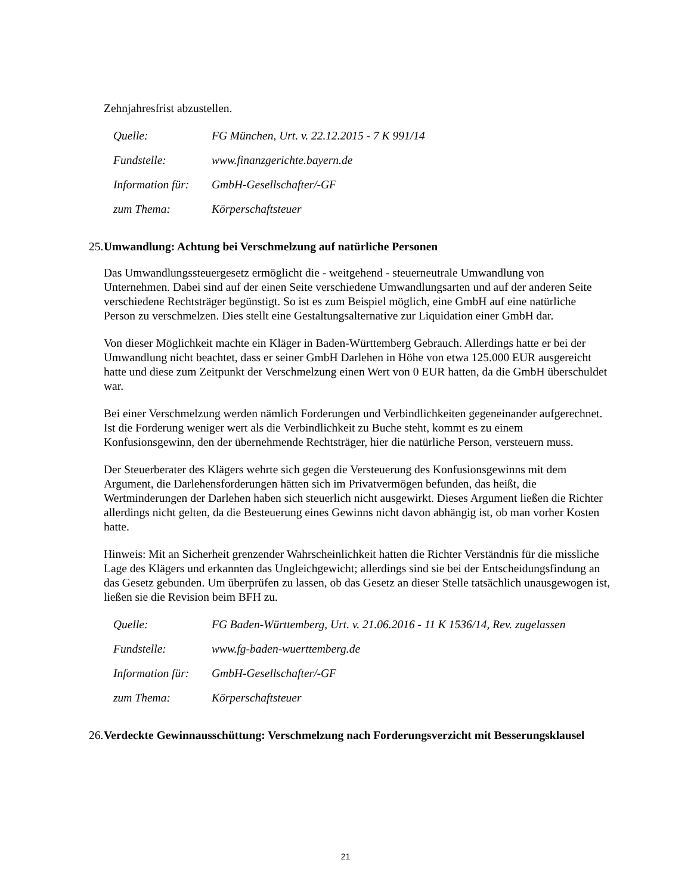Zehnjahresfrist abzustellen.
| Quelle: | FG München, Urt. v. 22.12.2015 - 7 K 991/14 |
| Fundstelle: | www.finanzgerichte.bayern.de |
| Information für: | GmbH-Gesellschafter/-GF |
| zum Thema: | Körperschaftsteuer |
25. Umwandlung: Achtung bei Verschmelzung auf natürliche Personen
Das Umwandlungssteuergesetz ermöglicht die - weitgehend - steuerneutrale Umwandlung von Unternehmen. Dabei sind auf der einen Seite verschiedene Umwandlungsarten und auf der anderen Seite verschiedene Rechtsträger begünstigt. So ist es zum Beispiel möglich, eine GmbH auf eine natürliche Person zu verschmelzen. Dies stellt eine Gestaltungsalternative zur Liquidation einer GmbH dar.
Von dieser Möglichkeit machte ein Kläger in Baden-Württemberg Gebrauch. Allerdings hatte er bei der Umwandlung nicht beachtet, dass er seiner GmbH Darlehen in Höhe von etwa 125.000 EUR ausgereicht hatte und diese zum Zeitpunkt der Verschmelzung einen Wert von 0 EUR hatten, da die GmbH überschuldet war.
Bei einer Verschmelzung werden nämlich Forderungen und Verbindlichkeiten gegeneinander aufgerechnet. Ist die Forderung weniger wert als die Verbindlichkeit zu Buche steht, kommt es zu einem Konfusionsgewinn, den der übernehmende Rechtsträger, hier die natürliche Person, versteuern muss.
Der Steuerberater des Klägers wehrte sich gegen die Versteuerung des Konfusionsgewinns mit dem Argument, die Darlehensforderungen hätten sich im Privatvermögen befunden, das heißt, die Wertminderungen der Darlehen haben sich steuerlich nicht ausgewirkt. Dieses Argument ließen die Richter allerdings nicht gelten, da die Besteuerung eines Gewinns nicht davon abhängig ist, ob man vorher Kosten hatte.
Hinweis: Mit an Sicherheit grenzender Wahrscheinlichkeit hatten die Richter Verständnis für die missliche Lage des Klägers und erkannten das Ungleichgewicht; allerdings sind sie bei der Entscheidungsfindung an das Gesetz gebunden. Um überprüfen zu lassen, ob das Gesetz an dieser Stelle tatsächlich unausgewogen ist, ließen sie die Revision beim BFH zu.
| Quelle: | FG Baden-Württemberg, Urt. v. 21.06.2016 - 11 K 1536/14, Rev. zugelassen |
| Fundstelle: | www.fg-baden-wuerttemberg.de |
| Information für: | GmbH-Gesellschafter/-GF |
| zum Thema: | Körperschaftsteuer |
26. Verdeckte Gewinnausschüttung: Verschmelzung nach Forderungsverzicht mit Besserungsklausel
21